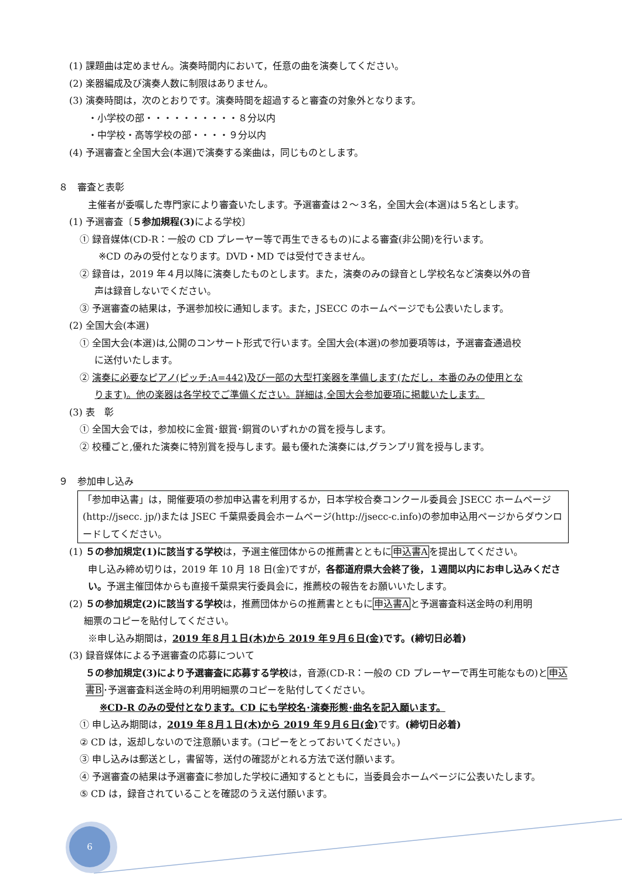(1) 課題曲は定めません。演奏時間内において，任意の曲を演奏してください。
(2) 楽器編成及び演奏人数に制限はありません。
(3) 演奏時間は，次のとおりです。演奏時間を超過すると審査の対象外となります。
・小学校の部・・・・・・・・・・８分以内
・中学校・高等学校の部・・・・９分以内
(4) 予選審査と全国大会(本選)で演奏する楽曲は，同じものとします。
８　審査と表彰
主催者が委嘱した専門家により審査いたします。予選審査は２～３名，全国大会(本選)は５名とします。
(1) 予選審査〔５参加規程(3) による学校〕
① 録音媒体(CD-R：一般の CD プレーヤー等で再生できるもの)による審査(非公開)を行います。
※CD のみの受付となります。DVD・MD では受付できません。
② 録音は，2019 年４月以降に演奏したものとします。また，演奏のみの録音とし学校名など演奏以外の音
声は録音しないでください。
③ 予選審査の結果は，予選参加校に通知します。また，JSECC のホームページでも公表いたします。
(2) 全国大会(本選)
① 全国大会(本選)は,公開のコンサート形式で行います。全国大会(本選)の参加要項等は，予選審査通過校
に送付いたします。
② 演奏に必要なピアノ(ピッチ:A=442)及び一部の大型打楽器を準備します(ただし，本番のみの使用とな
ります)。他の楽器は各学校でご準備ください。詳細は,全国大会参加要項に掲載いたします。
(3) 表　彰
① 全国大会では，参加校に金賞･銀賞･銅賞のいずれかの賞を授与します。
② 校種ごと,優れた演奏に特別賞を授与します。最も優れた演奏には,グランプリ賞を授与します。
９　参加申し込み
「参加申込書」は，開催要項の参加申込書を利用するか，日本学校合奏コンクール委員会 JSECC ホームページ(http://jsecc. jp/)または JSEC 千葉県委員会ホームページ(http://jsecc-c.info)の参加申込用ページからダウンロードしてください。
(1) ５の参加規定(1)に該当する学校は，予選主催団体からの推薦書とともに申込書Aを提出してください。
申し込み締め切りは，2019 年 10 月 18 日(金)ですが，各都道府県大会終了後，１週間以内にお申し込みください。予選主催団体からも直接千葉県実行委員会に，推薦校の報告をお願いいたします。
(2) ５の参加規定(2)に該当する学校は，推薦団体からの推薦書とともに申込書Aと予選審査料送金時の利用明
細票のコピーを貼付してください。
※申し込み期間は，2019 年８月１日(木)から 2019 年９月６日(金) です。(締切日必着)
(3) 録音媒体による予選審査の応募について
５の参加規定(3)により予選審査に応募する学校は，音源(CD-R：一般の CD プレーヤーで再生可能なもの)と申込書B･予選審査料送金時の利用明細票のコピーを貼付してください。
※CD-R のみの受付となります。CD にも学校名･演奏形態･曲名を記入願います。
① 申し込み期間は，2019 年８月１日(木)から 2019 年９月６日(金) です。(締切日必着)
② CD は，返却しないので注意願います。(コピーをとっておいてください。)
③ 申し込みは郵送とし，書留等，送付の確認がとれる方法で送付願います。
④ 予選審査の結果は予選審査に参加した学校に通知するとともに，当委員会ホームページに公表いたします。
⑤ CD は，録音されていることを確認のうえ送付願います。
6